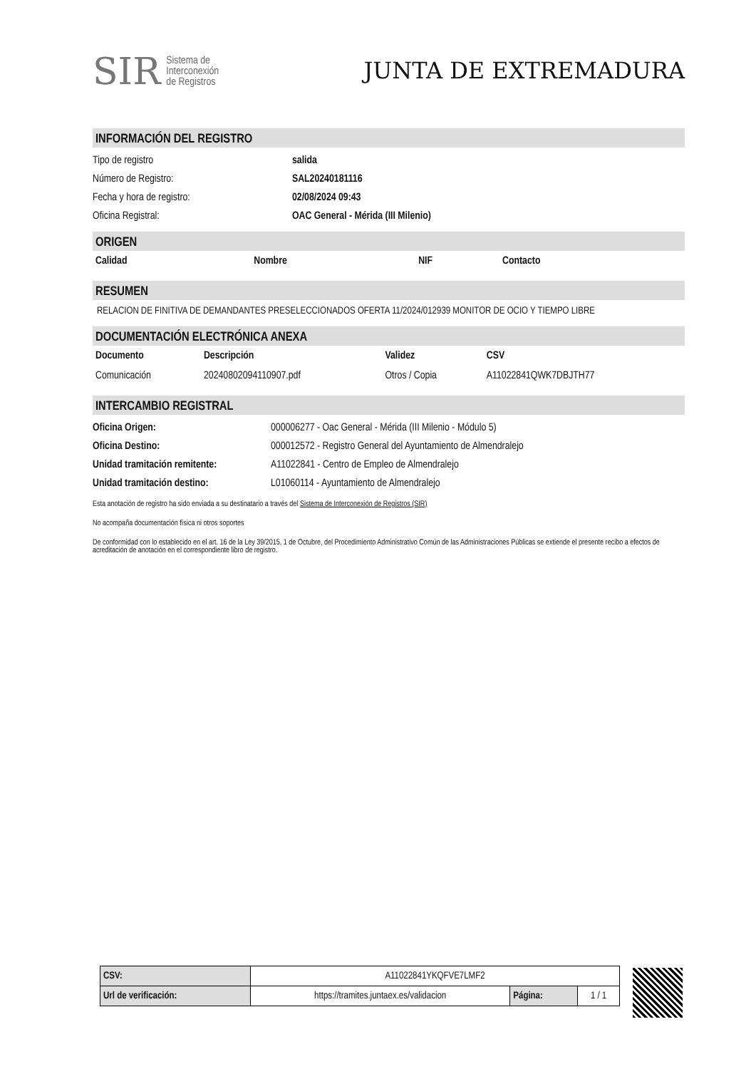SIR Sistema de
Interconexión
de Registros
JUNTA DE EXTREMADURA
INFORMACIÓN DEL REGISTRO
Tipo de registro salida
Número de Registro: SAL20240181116
Fecha y hora de registro: 02/08/2024 09:43
Oficina Registral: OAC General - Mérida (III Milenio)
ORIGEN
| Calidad | Nombre | NIF | Contacto |
| --- | --- | --- | --- |
RESUMEN
RELACION DE FINITIVA DE DEMANDANTES PRESELECCIONADOS OFERTA 11/2024/012939 MONITOR DE OCIO Y TIEMPO LIBRE
DOCUMENTACIÓN ELECTRÓNICA ANEXA
| Documento | Descripción | Validez | CSV |
| --- | --- | --- | --- |
| Comunicación | 20240802094110907.pdf | Otros / Copia | A11022841QWK7DBJTH77 |
INTERCAMBIO REGISTRAL
Oficina Origen: 000006277 - Oac General - Mérida (III Milenio - Módulo 5)
Oficina Destino: 000012572 - Registro General del Ayuntamiento de Almendralejo
Unidad tramitación remitente: A11022841 - Centro de Empleo de Almendralejo
Unidad tramitación destino: L01060114 - Ayuntamiento de Almendralejo
Esta anotación de registro ha sido enviada a su destinatario a través del Sistema de Interconexión de Registros (SIR)
No acompaña documentación física ni otros soportes
De conformidad con lo establecido en el art. 16 de la Ley 39/2015, 1 de Octubre, del Procedimiento Administrativo Común de las Administraciones Públicas se extiende el presente recibo a efectos de acreditación de anotación en el correspondiente libro de registro.
| CSV: | A11022841YKQFVE7LMF2 | | |
| Url de verificación: | https://tramites.juntaex.es/validacion | Página: | 1 / 1 |